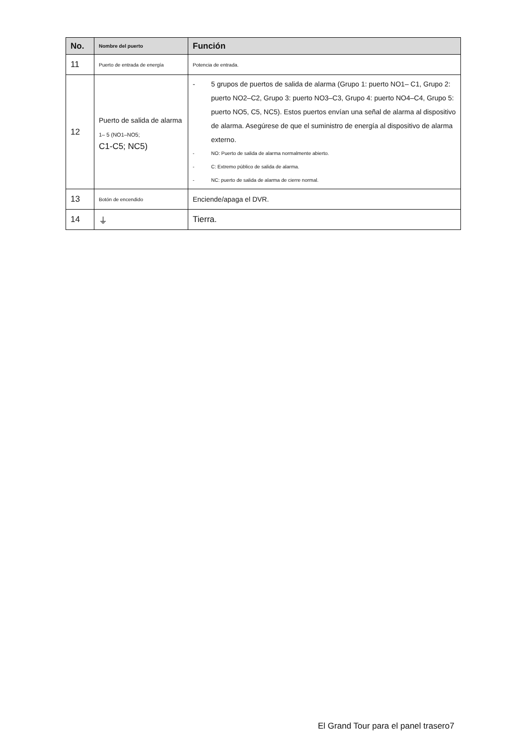| No. | Nombre del puerto | Función |
| --- | --- | --- |
| 11 | Puerto de entrada de energía | Potencia de entrada. |
| 12 | Puerto de salida de alarma 1– 5 (NO1–NO5; C1-C5; NC5) | - 5 grupos de puertos de salida de alarma (Grupo 1: puerto NO1– C1, Grupo 2: puerto NO2–C2, Grupo 3: puerto NO3–C3, Grupo 4: puerto NO4–C4, Grupo 5: puerto NO5, C5, NC5). Estos puertos envían una señal de alarma al dispositivo de alarma. Asegúrese de que el suministro de energía al dispositivo de alarma externo. - NO: Puerto de salida de alarma normalmente abierto. - C: Extremo público de salida de alarma. - NC: puerto de salida de alarma de cierre normal. |
| 13 | Botón de encendido | Enciende/apaga el DVR. |
| 14 | ⏚ | Tierra. |
El Grand Tour para el panel trasero7